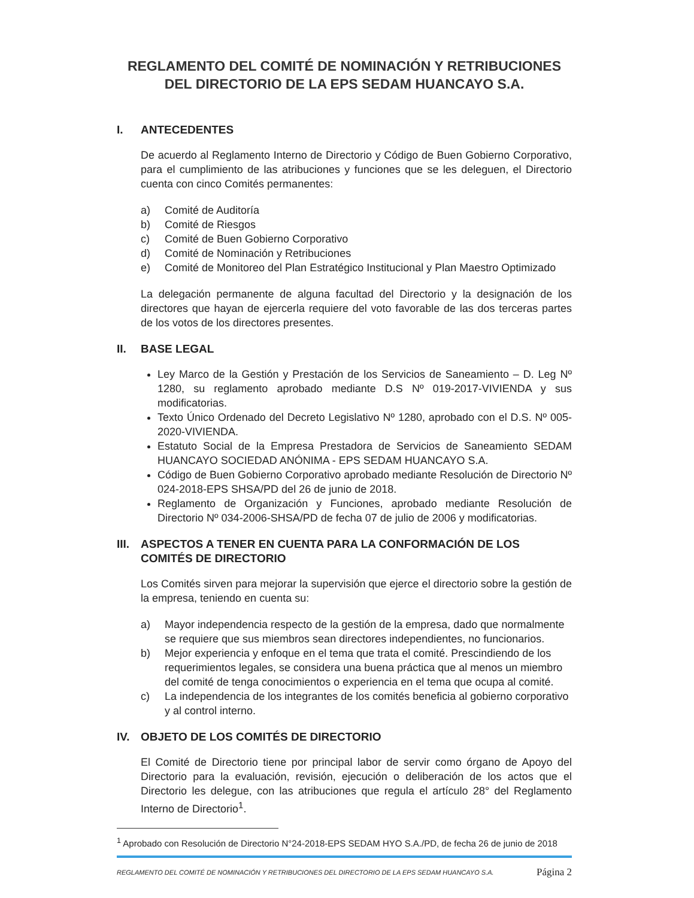REGLAMENTO DEL COMITÉ DE NOMINACIÓN Y RETRIBUCIONES DEL DIRECTORIO DE LA EPS SEDAM HUANCAYO S.A.
I. ANTECEDENTES
De acuerdo al Reglamento Interno de Directorio y Código de Buen Gobierno Corporativo, para el cumplimiento de las atribuciones y funciones que se les deleguen, el Directorio cuenta con cinco Comités permanentes:
a) Comité de Auditoría
b) Comité de Riesgos
c) Comité de Buen Gobierno Corporativo
d) Comité de Nominación y Retribuciones
e) Comité de Monitoreo del Plan Estratégico Institucional y Plan Maestro Optimizado
La delegación permanente de alguna facultad del Directorio y la designación de los directores que hayan de ejercerla requiere del voto favorable de las dos terceras partes de los votos de los directores presentes.
II. BASE LEGAL
Ley Marco de la Gestión y Prestación de los Servicios de Saneamiento – D. Leg Nº 1280, su reglamento aprobado mediante D.S Nº 019-2017-VIVIENDA y sus modificatorias.
Texto Único Ordenado del Decreto Legislativo Nº 1280, aprobado con el D.S. Nº 005-2020-VIVIENDA.
Estatuto Social de la Empresa Prestadora de Servicios de Saneamiento SEDAM HUANCAYO SOCIEDAD ANÓNIMA - EPS SEDAM HUANCAYO S.A.
Código de Buen Gobierno Corporativo aprobado mediante Resolución de Directorio Nº 024-2018-EPS SHSA/PD del 26 de junio de 2018.
Reglamento de Organización y Funciones, aprobado mediante Resolución de Directorio Nº 034-2006-SHSA/PD de fecha 07 de julio de 2006 y modificatorias.
III. ASPECTOS A TENER EN CUENTA PARA LA CONFORMACIÓN DE LOS COMITÉS DE DIRECTORIO
Los Comités sirven para mejorar la supervisión que ejerce el directorio sobre la gestión de la empresa, teniendo en cuenta su:
a) Mayor independencia respecto de la gestión de la empresa, dado que normalmente se requiere que sus miembros sean directores independientes, no funcionarios.
b) Mejor experiencia y enfoque en el tema que trata el comité. Prescindiendo de los requerimientos legales, se considera una buena práctica que al menos un miembro del comité de tenga conocimientos o experiencia en el tema que ocupa al comité.
c) La independencia de los integrantes de los comités beneficia al gobierno corporativo y al control interno.
IV. OBJETO DE LOS COMITÉS DE DIRECTORIO
El Comité de Directorio tiene por principal labor de servir como órgano de Apoyo del Directorio para la evaluación, revisión, ejecución o deliberación de los actos que el Directorio les delegue, con las atribuciones que regula el artículo 28° del Reglamento Interno de Directorio<sup>1</sup>.
<sup>1</sup> Aprobado con Resolución de Directorio N°24-2018-EPS SEDAM HYO S.A./PD, de fecha 26 de junio de 2018
REGLAMENTO DEL COMITÉ DE NOMINACIÓN Y RETRIBUCIONES DEL DIRECTORIO DE LA EPS SEDAM HUANCAYO S.A. Página 2